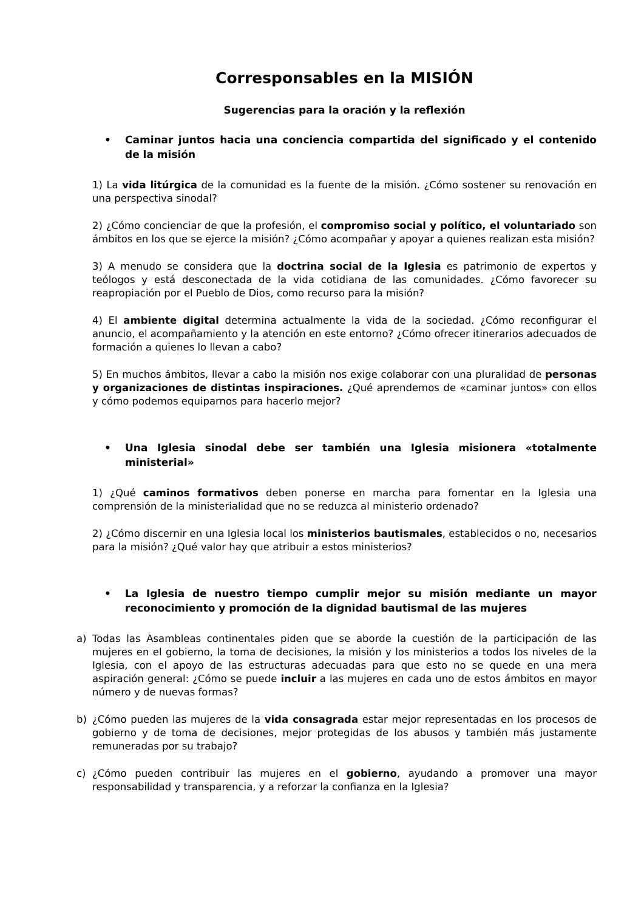Corresponsables en la MISIÓN
Sugerencias para la oración y la reflexión
• Caminar juntos hacia una conciencia compartida del significado y el contenido de la misión
1) La vida litúrgica de la comunidad es la fuente de la misión. ¿Cómo sostener su renovación en una perspectiva sinodal?
2) ¿Cómo concienciar de que la profesión, el compromiso social y político, el voluntariado son ámbitos en los que se ejerce la misión? ¿Cómo acompañar y apoyar a quienes realizan esta misión?
3) A menudo se considera que la doctrina social de la Iglesia es patrimonio de expertos y teólogos y está desconectada de la vida cotidiana de las comunidades. ¿Cómo favorecer su reapropiación por el Pueblo de Dios, como recurso para la misión?
4) El ambiente digital determina actualmente la vida de la sociedad. ¿Cómo reconfigurar el anuncio, el acompañamiento y la atención en este entorno? ¿Cómo ofrecer itinerarios adecuados de formación a quienes lo llevan a cabo?
5) En muchos ámbitos, llevar a cabo la misión nos exige colaborar con una pluralidad de personas y organizaciones de distintas inspiraciones. ¿Qué aprendemos de «caminar juntos» con ellos y cómo podemos equiparnos para hacerlo mejor?
• Una Iglesia sinodal debe ser también una Iglesia misionera «totalmente ministerial»
1) ¿Qué caminos formativos deben ponerse en marcha para fomentar en la Iglesia una comprensión de la ministerialidad que no se reduzca al ministerio ordenado?
2) ¿Cómo discernir en una Iglesia local los ministerios bautismales, establecidos o no, necesarios para la misión? ¿Qué valor hay que atribuir a estos ministerios?
• La Iglesia de nuestro tiempo cumplir mejor su misión mediante un mayor reconocimiento y promoción de la dignidad bautismal de las mujeres
a) Todas las Asambleas continentales piden que se aborde la cuestión de la participación de las mujeres en el gobierno, la toma de decisiones, la misión y los ministerios a todos los niveles de la Iglesia, con el apoyo de las estructuras adecuadas para que esto no se quede en una mera aspiración general: ¿Cómo se puede incluir a las mujeres en cada uno de estos ámbitos en mayor número y de nuevas formas?
b) ¿Cómo pueden las mujeres de la vida consagrada estar mejor representadas en los procesos de gobierno y de toma de decisiones, mejor protegidas de los abusos y también más justamente remuneradas por su trabajo?
c) ¿Cómo pueden contribuir las mujeres en el gobierno, ayudando a promover una mayor responsabilidad y transparencia, y a reforzar la confianza en la Iglesia?